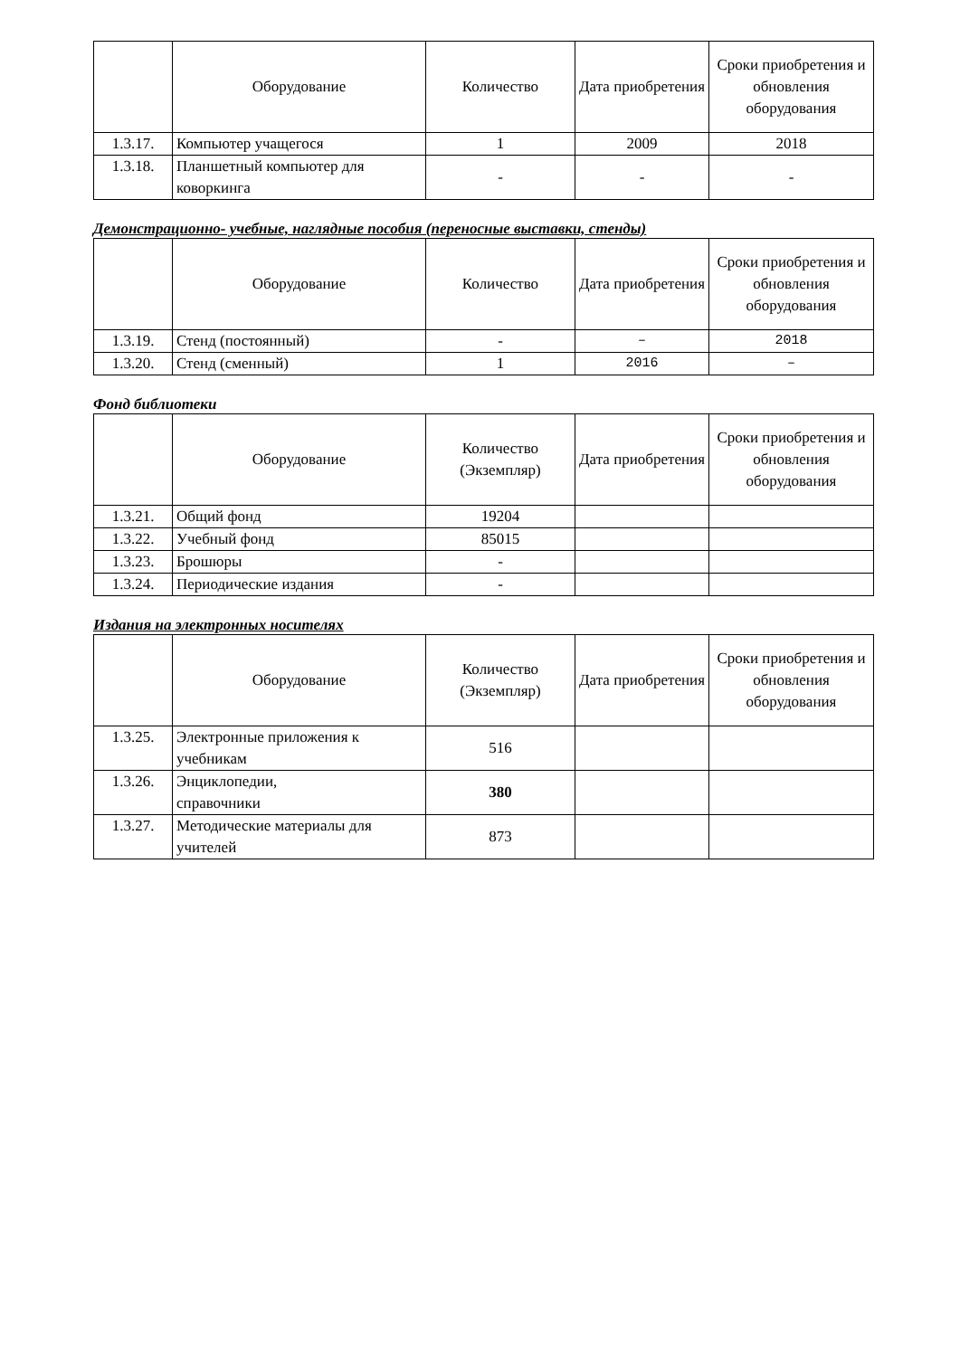| | Оборудование | Количество | Дата приобретения | Сроки приобретения и обновления оборудования |
| --- | --- | --- | --- | --- |
| 1.3.17. | Компьютер учащегося | 1 | 2009 | 2018 |
| 1.3.18. | Планшетный компьютер для коворкинга | - | - | - |
Демонстрационно- учебные, наглядные пособия (переносные выставки, стенды)
| | Оборудование | Количество | Дата приобретения | Сроки приобретения и обновления оборудования |
| --- | --- | --- | --- | --- |
| 1.3.19. | Стенд (постоянный) | - | – | 2018 |
| 1.3.20. | Стенд (сменный) | 1 | 2016 | – |
Фонд библиотеки
| | Оборудование | Количество (Экземпляр) | Дата приобретения | Сроки приобретения и обновления оборудования |
| --- | --- | --- | --- | --- |
| 1.3.21. | Общий фонд | 19204 | | |
| 1.3.22. | Учебный фонд | 85015 | | |
| 1.3.23. | Брошюры | - | | |
| 1.3.24. | Периодические издания | - | | |
Издания на электронных носителях
| | Оборудование | Количество (Экземпляр) | Дата приобретения | Сроки приобретения и обновления оборудования |
| --- | --- | --- | --- | --- |
| 1.3.25. | Электронные приложения к учебникам | 516 | | |
| 1.3.26. | Энциклопедии, справочники | 380 | | |
| 1.3.27. | Методические материалы для учителей | 873 | | |